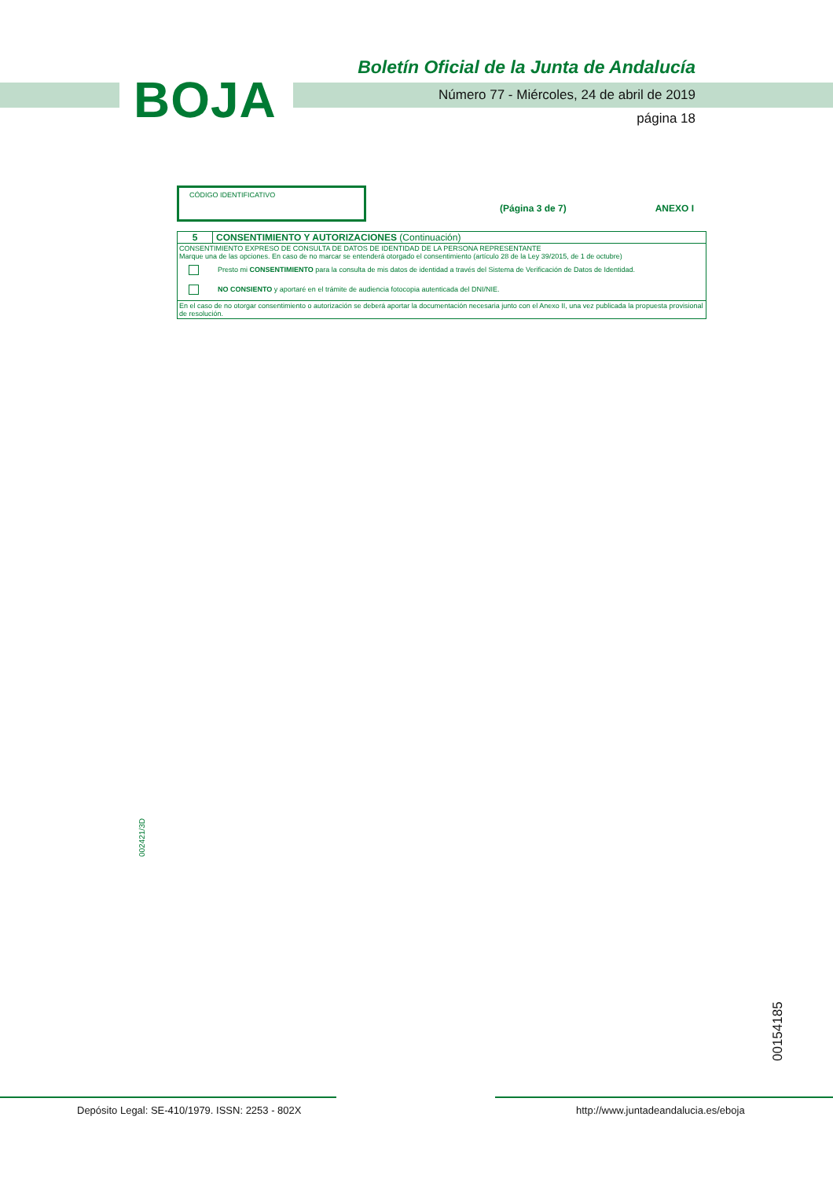BOJA
Boletín Oficial de la Junta de Andalucía
Número 77 - Miércoles, 24 de abril de 2019
página 18
CÓDIGO IDENTIFICATIVO
(Página 3 de 7) ANEXO I
5 CONSENTIMIENTO Y AUTORIZACIONES (Continuación)
CONSENTIMIENTO EXPRESO DE CONSULTA DE DATOS DE IDENTIDAD DE LA PERSONA REPRESENTANTE
Marque una de las opciones. En caso de no marcar se entenderá otorgado el consentimiento (artículo 28 de la Ley 39/2015, de 1 de octubre)
Presto mi CONSENTIMIENTO para la consulta de mis datos de identidad a través del Sistema de Verificación de Datos de Identidad.
NO CONSIENTO y aportaré en el trámite de audiencia fotocopia autenticada del DNI/NIE.
En el caso de no otorgar consentimiento o autorización se deberá aportar la documentación necesaria junto con el Anexo II, una vez publicada la propuesta provisional de resolución.
002421/3D
00154185
Depósito Legal: SE-410/1979. ISSN: 2253 - 802X
http://www.juntadeandalucia.es/eboja